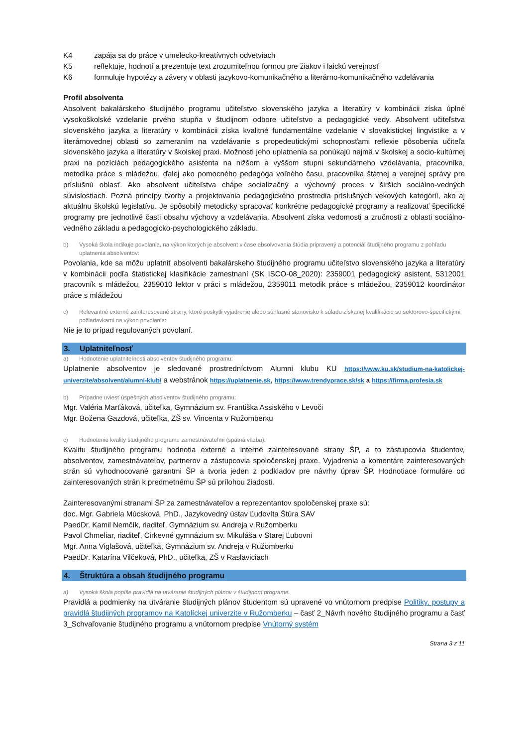K4 zapája sa do práce v umelecko-kreatívnych odvetviach
K5 reflektuje, hodnotí a prezentuje text zrozumiteľnou formou pre žiakov i laickú verejnosť
K6 formuluje hypotézy a závery v oblasti jazykovo-komunikačného a literárno-komunikačného vzdelávania
Profil absolventa
Absolvent bakalárskeho študijného programu učiteľstvo slovenského jazyka a literatúry v kombinácii získa úplné vysokoškolské vzdelanie prvého stupňa v študijnom odbore učiteľstvo a pedagogické vedy. Absolvent učiteľstva slovenského jazyka a literatúry v kombinácii získa kvalitné fundamentálne vzdelanie v slovakistickej lingvistike a v literárnovednej oblasti so zameraním na vzdelávanie s propedeutickými schopnosťami reflexie pôsobenia učiteľa slovenského jazyka a literatúry v školskej praxi. Možnosti jeho uplatnenia sa ponúkajú najmä v školskej a socio-kultúrnej praxi na pozíciách pedagogického asistenta na nižšom a vyššom stupni sekundárneho vzdelávania, pracovníka, metodika práce s mládežou, ďalej ako pomocného pedagóga voľného času, pracovníka štátnej a verejnej správy pre príslušnú oblasť. Ako absolvent učiteľstva chápe socializačný a výchovný proces v širších sociálno-vedných súvislostiach. Pozná princípy tvorby a projektovania pedagogického prostredia príslušných vekových kategórií, ako aj aktuálnu školskú legislatívu. Je spôsobilý metodicky spracovať konkrétne pedagogické programy a realizovať špecifické programy pre jednotlivé časti obsahu výchovy a vzdelávania. Absolvent získa vedomosti a zručnosti z oblasti sociálno-vedného základu a pedagogicko-psychologického základu.
b) Vysoká škola indikuje povolania, na výkon ktorých je absolvent v čase absolvovania štúdia pripravený a potenciál študijného programu z pohľadu uplatnenia absolventov:
Povolania, kde sa môžu uplatniť absolventi bakalárskeho študijného programu učiteľstvo slovenského jazyka a literatúry v kombinácii podľa štatistickej klasifikácie zamestnaní (SK ISCO-08_2020): 2359001 pedagogický asistent, 5312001 pracovník s mládežou, 2359010 lektor v práci s mládežou, 2359011 metodik práce s mládežou, 2359012 koordinátor práce s mládežou
c) Relevantné externé zainteresované strany, ktoré poskytli vyjadrenie alebo súhlasné stanovisko k súladu získanej kvalifikácie so sektorovo-špecifickými požiadavkami na výkon povolania:
Nie je to prípad regulovaných povolaní.
3. Uplatniteľnosť
a) Hodnotenie uplatniteľnosti absolventov študijného programu:
Uplatnenie absolventov je sledované prostredníctvom Alumni klubu KU https://www.ku.sk/studium-na-katolickej-univerzite/absolvent/alumni-klub/ a webstránok https://uplatnenie.sk, https://www.trendyprace.sk/sk a https://firma.profesia.sk
b) Prípadne uviesť úspešných absolventov študijného programu:
Mgr. Valéria Marťáková, učiteľka, Gymnázium sv. Františka Assiského v Levoči
Mgr. Božena Gazdová, učiteľka, ZŠ sv. Vincenta v Ružomberku
c) Hodnotenie kvality študijného programu zamestnávateľmi (spätná väzba):
Kvalitu študijného programu hodnotia externé a interné zainteresované strany ŠP, a to zástupcovia študentov, absolventov, zamestnávateľov, partnerov a zástupcovia spoločenskej praxe. Vyjadrenia a komentáre zainteresovaných strán sú vyhodnocované garantmi ŠP a tvoria jeden z podkladov pre návrhy úprav ŠP. Hodnotiace formuláre od zainteresovaných strán k predmetnému ŠP sú prílohou žiadosti.
Zainteresovanými stranami ŠP za zamestnávateľov a reprezentantov spoločenskej praxe sú:
doc. Mgr. Gabriela Múcsková, PhD., Jazykovedný ústav Ľudovíta Štúra SAV
PaedDr. Kamil Nemčík, riaditeľ, Gymnázium sv. Andreja v Ružomberku
Pavol Chmeliar, riaditeľ, Cirkevné gymnázium sv. Mikuláša v Starej Ľubovni
Mgr. Anna Viglašová, učiteľka, Gymnázium sv. Andreja v Ružomberku
PaedDr. Katarína Vilčeková, PhD., učiteľka, ZŠ v Raslaviciach
4. Štruktúra a obsah študijného programu
a) Vysoká škola popíše pravidlá na utváranie študijných plánov v študijnom programe.
Pravidlá a podmienky na utváranie študijných plánov študentom sú upravené vo vnútornom predpise Politiky, postupy a pravidlá študijných programov na Katolíckej univerzite v Ružomberku – časť 2_Návrh nového študijného programu a časť 3_Schvaľovanie študijného programu a vnútornom predpise Vnútorný systém
Strana 3 z 11